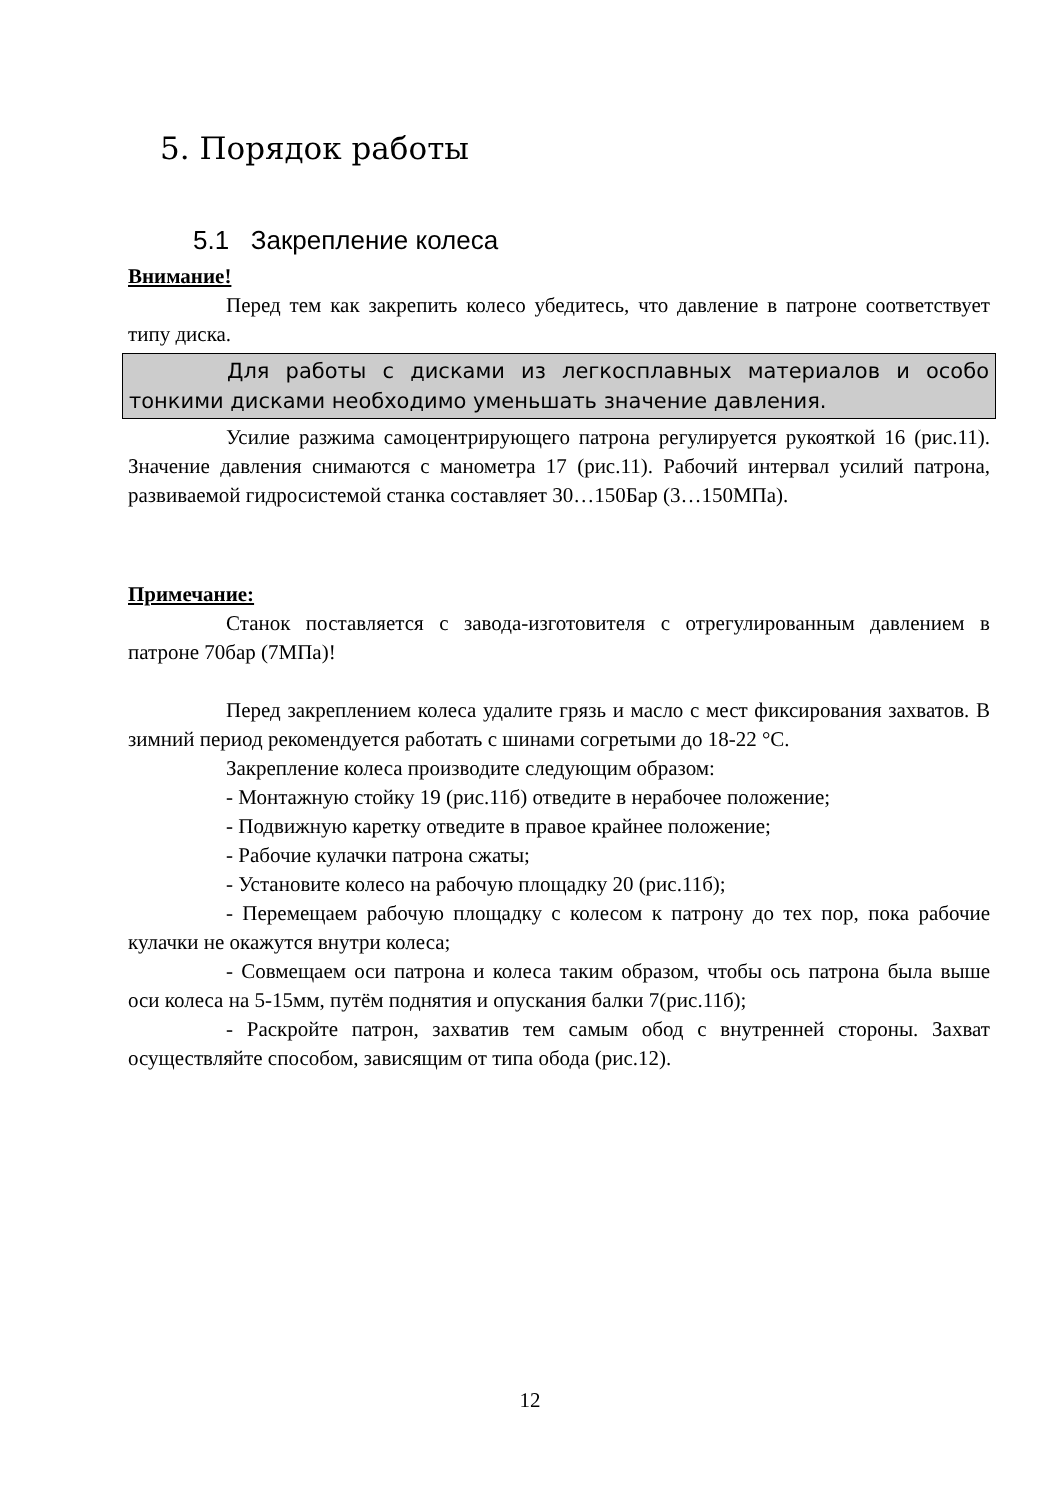5. Порядок работы
5.1 Закрепление колеса
Внимание!
Перед тем как закрепить колесо убедитесь, что давление в патроне соответствует типу диска.
Для работы с дисками из легкосплавных материалов и особо тонкими дисками необходимо уменьшать значение давления.
Усилие разжима самоцентрирующего патрона регулируется рукояткой 16 (рис.11). Значение давления снимаются с манометра 17 (рис.11). Рабочий интервал усилий патрона, развиваемой гидросистемой станка составляет 30…150Бар (3…150МПа).
Примечание:
Станок поставляется с завода-изготовителя с отрегулированным давлением в патроне 70бар (7МПа)!
Перед закреплением колеса удалите грязь и масло с мест фиксирования захватов. В зимний период рекомендуется работать с шинами согретыми до 18-22 °С.
Закрепление колеса производите следующим образом:
- Монтажную стойку 19 (рис.11б) отведите в нерабочее положение;
- Подвижную каретку отведите в правое крайнее положение;
- Рабочие кулачки патрона сжаты;
- Установите колесо на рабочую площадку 20 (рис.11б);
- Перемещаем рабочую площадку с колесом к патрону до тех пор, пока рабочие кулачки не окажутся внутри колеса;
- Совмещаем оси патрона и колеса таким образом, чтобы ось патрона была выше оси колеса на 5-15мм, путём поднятия и опускания балки 7(рис.11б);
- Раскройте патрон, захватив тем самым обод с внутренней стороны. Захват осуществляйте способом, зависящим от типа обода (рис.12).
12